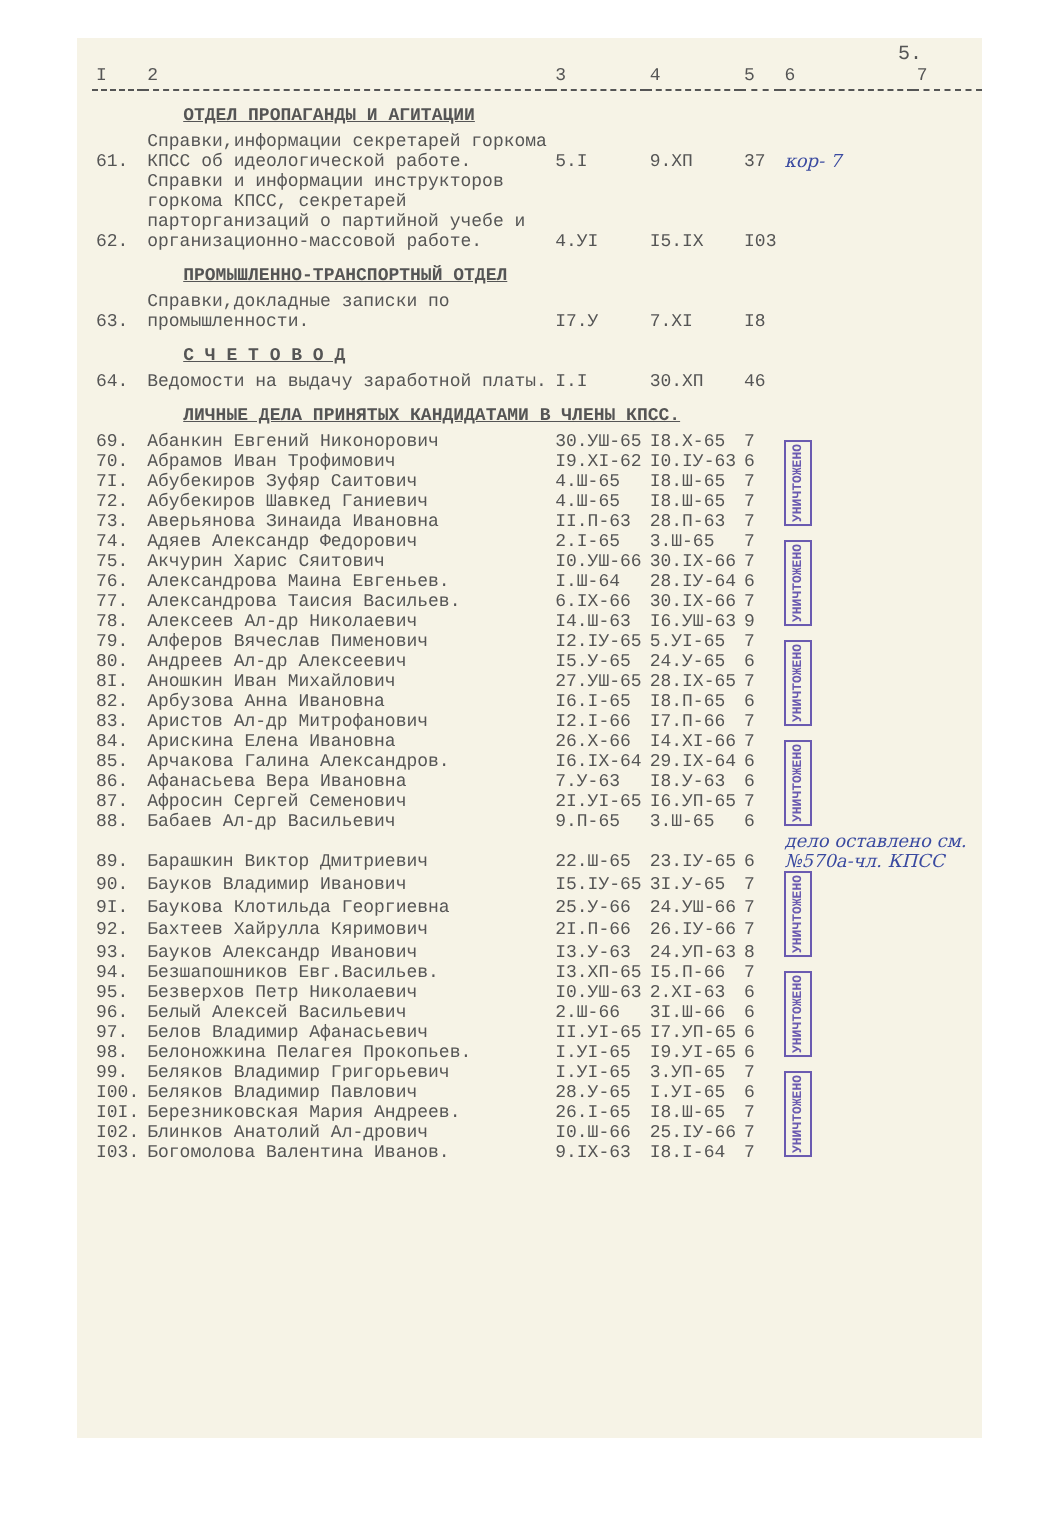5.
| I | 2 | 3 | 4 | 5 | 6 | 7 |
| | ОТДЕЛ ПРОПАГАНДЫ И АГИТАЦИИ | | | | | |
| 61. | Справки,информации секретарей горкома КПСС об идеологической работе. | 5.I | 9.XП | 37 | кор- 7 | |
| 62. | Справки и информации инструкторов горкома КПСС, секретарей парторганизаций о партийной учебе и организационно-массовой работе. | 4.УI | I5.IX | I03 | | |
| | ПРОМЫШЛЕННО-ТРАНСПОРТНЫЙ ОТДЕЛ | | | | | |
| 63. | Справки,докладные записки по промышленности. | I7.У | 7.XI | I8 | | |
| | С Ч Е Т О В О Д | | | | | |
| 64. | Ведомости на выдачу заработной платы. | I.I | 30.XП | 46 | | |
| | ЛИЧНЫЕ ДЕЛА ПРИНЯТЫХ КАНДИДАТАМИ В ЧЛЕНЫ КПСС. | | | | | |
| 69. | Абанкин Евгений Никонорович | 30.УШ-65 | I8.X-65 | 7 | УНИЧТОЖЕНО | |
| 70. | Абрамов Иван Трофимович | I9.XI-62 | I0.IУ-63 | 6 | | |
| 7I. | Абубекиров Зуфяр Саитович | 4.Ш-65 | I8.Ш-65 | 7 | | |
| 72. | Абубекиров Шавкед Ганиевич | 4.Ш-65 | I8.Ш-65 | 7 | | |
| 73. | Аверьянова Зинаида Ивановна | II.П-63 | 28.П-63 | 7 | | |
| 74. | Адяев Александр Федорович | 2.I-65 | 3.Ш-65 | 7 | УНИЧТОЖЕНО | |
| 75. | Акчурин Харис Сяитович | I0.УШ-66 | 30.IX-66 | 7 | | |
| 76. | Александрова Маина Евгеньев. | I.Ш-64 | 28.IУ-64 | 6 | | |
| 77. | Александрова Таисия Васильев. | 6.IX-66 | 30.IX-66 | 7 | | |
| 78. | Алексеев Ал-др Николаевич | I4.Ш-63 | I6.УШ-63 | 9 | | |
| 79. | Алферов Вячеслав Пименович | I2.IУ-65 | 5.УI-65 | 7 | УНИЧТОЖЕНО | |
| 80. | Андреев Ал-др Алексеевич | I5.У-65 | 24.У-65 | 6 | | |
| 8I. | Аношкин Иван Михайлович | 27.УШ-65 | 28.IX-65 | 7 | | |
| 82. | Арбузова Анна Ивановна | I6.I-65 | I8.П-65 | 6 | | |
| 83. | Аристов Ал-др Митрофанович | I2.I-66 | I7.П-66 | 7 | | |
| 84. | Арискина Елена Ивановна | 26.X-66 | I4.XI-66 | 7 | УНИЧТОЖЕНО | |
| 85. | Арчакова Галина Александров. | I6.IX-64 | 29.IX-64 | 6 | | |
| 86. | Афанасьева Вера Ивановна | 7.У-63 | I8.У-63 | 6 | | |
| 87. | Афросин Сергей Семенович | 2I.УI-65 | I6.УП-65 | 7 | | |
| 88. | Бабаев Ал-др Васильевич | 9.П-65 | 3.Ш-65 | 6 | | |
| 89. | Барашкин Виктор Дмитриевич | 22.Ш-65 | 23.IУ-65 | 6 | дело оставлено см. №570а-чл. КПСС | |
| 90. | Бауков Владимир Иванович | I5.IУ-65 | 3I.У-65 | 7 | УНИЧТОЖЕНО | |
| 9I. | Баукова Клотильда Георгиевна | 25.У-66 | 24.УШ-66 | 7 | | |
| 92. | Бахтеев Хайрулла Кяримович | 2I.П-66 | 26.IУ-66 | 7 | | |
| 93. | Бауков Александр Иванович | I3.У-63 | 24.УП-63 | 8 | | |
| 94. | Безшапошников Евг.Васильев. | I3.XП-65 | I5.П-66 | 7 | УНИЧТОЖЕНО | |
| 95. | Безверхов Петр Николаевич | I0.УШ-63 | 2.XI-63 | 6 | | |
| 96. | Белый Алексей Васильевич | 2.Ш-66 | 3I.Ш-66 | 6 | | |
| 97. | Белов Владимир Афанасьевич | II.УI-65 | I7.УП-65 | 6 | | |
| 98. | Белоножкина Пелагея Прокопьев. | I.УI-65 | I9.УI-65 | 6 | | |
| 99. | Беляков Владимир Григорьевич | I.УI-65 | 3.УП-65 | 7 | УНИЧТОЖЕНО | |
| I00. | Беляков Владимир Павлович | 28.У-65 | I.УI-65 | 6 | | |
| I0I. | Березниковская Мария Андреев. | 26.I-65 | I8.Ш-65 | 7 | | |
| I02. | Блинков Анатолий Ал-дрович | I0.Ш-66 | 25.IУ-66 | 7 | | |
| I03. | Богомолова Валентина Иванов. | 9.IX-63 | I8.I-64 | 7 | | |